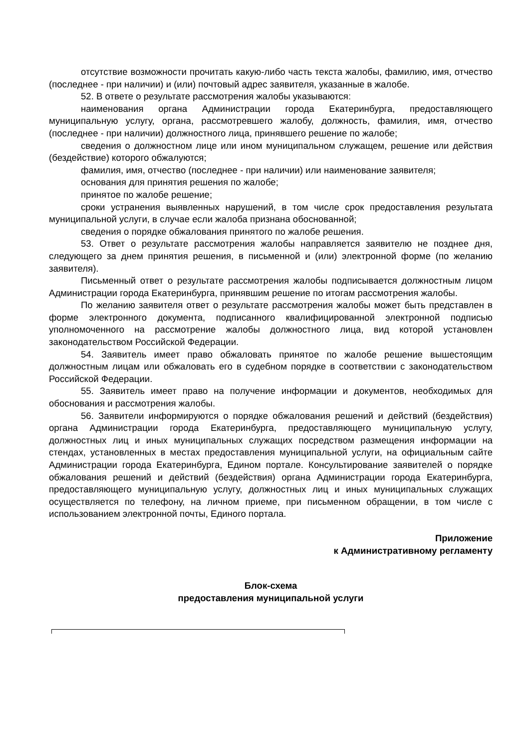отсутствие возможности прочитать какую-либо часть текста жалобы, фамилию, имя, отчество (последнее - при наличии) и (или) почтовый адрес заявителя, указанные в жалобе.
52. В ответе о результате рассмотрения жалобы указываются:
наименования органа Администрации города Екатеринбурга, предоставляющего муниципальную услугу, органа, рассмотревшего жалобу, должность, фамилия, имя, отчество (последнее - при наличии) должностного лица, принявшего решение по жалобе;
сведения о должностном лице или ином муниципальном служащем, решение или действия (бездействие) которого обжалуются;
фамилия, имя, отчество (последнее - при наличии) или наименование заявителя;
основания для принятия решения по жалобе;
принятое по жалобе решение;
сроки устранения выявленных нарушений, в том числе срок предоставления результата муниципальной услуги, в случае если жалоба признана обоснованной;
сведения о порядке обжалования принятого по жалобе решения.
53. Ответ о результате рассмотрения жалобы направляется заявителю не позднее дня, следующего за днем принятия решения, в письменной и (или) электронной форме (по желанию заявителя).
Письменный ответ о результате рассмотрения жалобы подписывается должностным лицом Администрации города Екатеринбурга, принявшим решение по итогам рассмотрения жалобы.
По желанию заявителя ответ о результате рассмотрения жалобы может быть представлен в форме электронного документа, подписанного квалифицированной электронной подписью уполномоченного на рассмотрение жалобы должностного лица, вид которой установлен законодательством Российской Федерации.
54. Заявитель имеет право обжаловать принятое по жалобе решение вышестоящим должностным лицам или обжаловать его в судебном порядке в соответствии с законодательством Российской Федерации.
55. Заявитель имеет право на получение информации и документов, необходимых для обоснования и рассмотрения жалобы.
56. Заявители информируются о порядке обжалования решений и действий (бездействия) органа Администрации города Екатеринбурга, предоставляющего муниципальную услугу, должностных лиц и иных муниципальных служащих посредством размещения информации на стендах, установленных в местах предоставления муниципальной услуги, на официальным сайте Администрации города Екатеринбурга, Едином портале. Консультирование заявителей о порядке обжалования решений и действий (бездействия) органа Администрации города Екатеринбурга, предоставляющего муниципальную услугу, должностных лиц и иных муниципальных служащих осуществляется по телефону, на личном приеме, при письменном обращении, в том числе с использованием электронной почты, Единого портала.
Приложение
к Административному регламенту
Блок-схема
предоставления муниципальной услуги